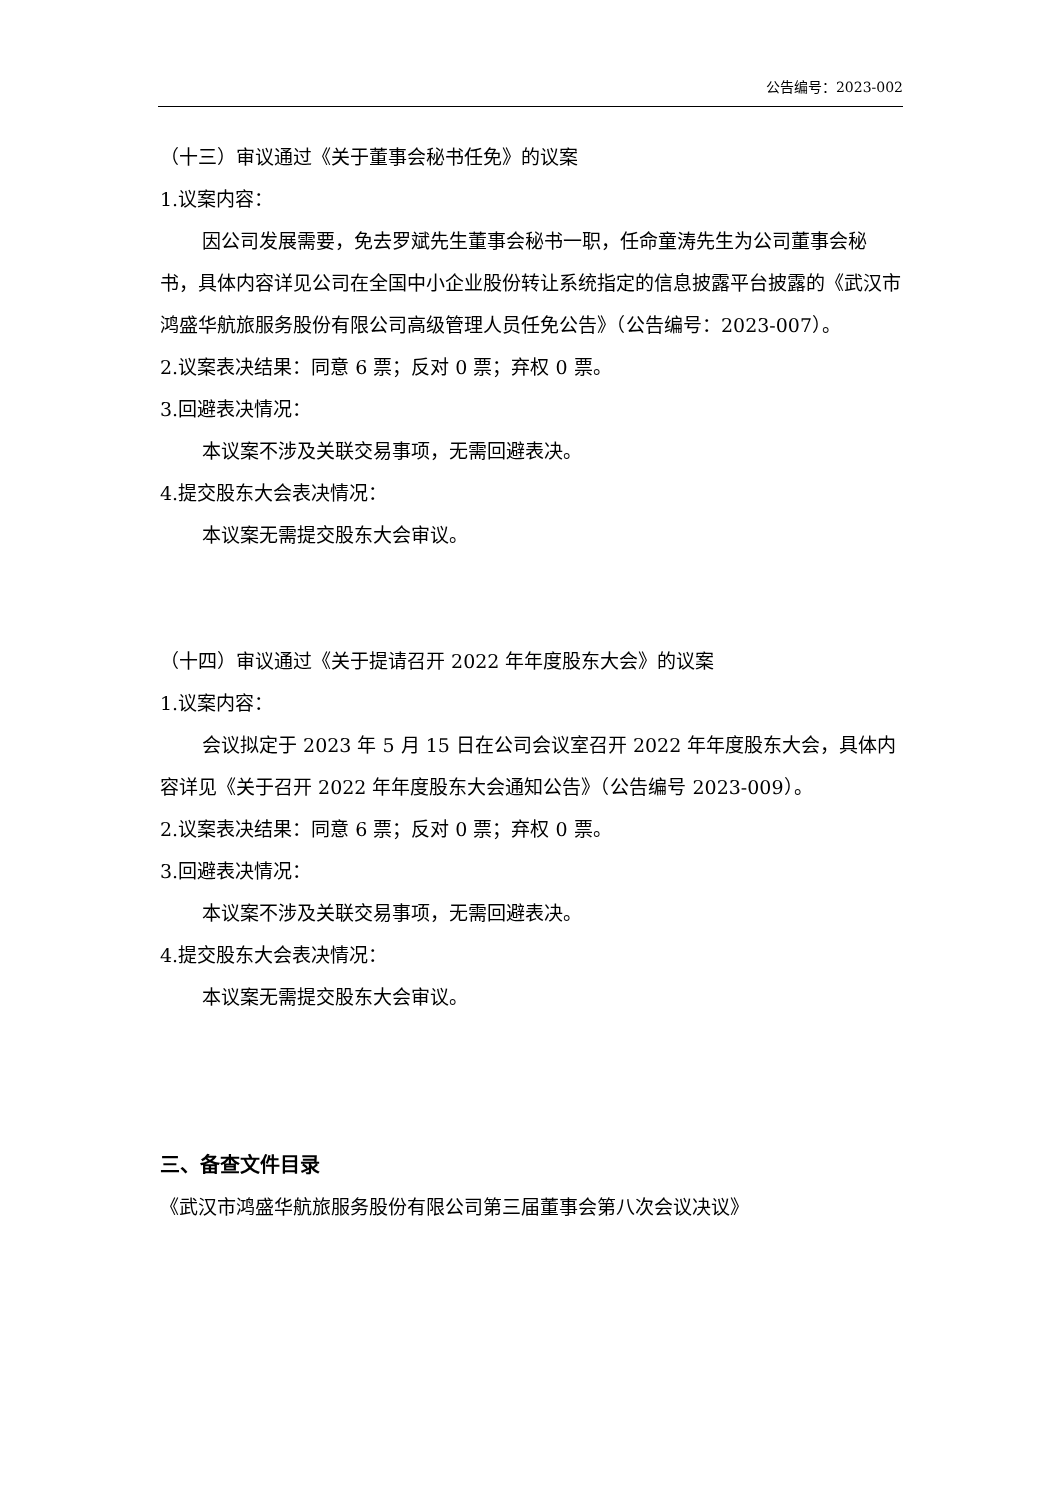公告编号：2023-002
（十三）审议通过《关于董事会秘书任免》的议案
1.议案内容：
因公司发展需要，免去罗斌先生董事会秘书一职，任命童涛先生为公司董事会秘书，具体内容详见公司在全国中小企业股份转让系统指定的信息披露平台披露的《武汉市鸿盛华航旅服务股份有限公司高级管理人员任免公告》（公告编号：2023-007）。
2.议案表决结果：同意 6 票；反对 0 票；弃权 0 票。
3.回避表决情况：
本议案不涉及关联交易事项，无需回避表决。
4.提交股东大会表决情况：
本议案无需提交股东大会审议。
（十四）审议通过《关于提请召开 2022 年年度股东大会》的议案
1.议案内容：
会议拟定于 2023 年 5 月 15 日在公司会议室召开 2022 年年度股东大会，具体内容详见《关于召开 2022 年年度股东大会通知公告》（公告编号 2023-009）。
2.议案表决结果：同意 6 票；反对 0 票；弃权 0 票。
3.回避表决情况：
本议案不涉及关联交易事项，无需回避表决。
4.提交股东大会表决情况：
本议案无需提交股东大会审议。
三、备查文件目录
《武汉市鸿盛华航旅服务股份有限公司第三届董事会第八次会议决议》